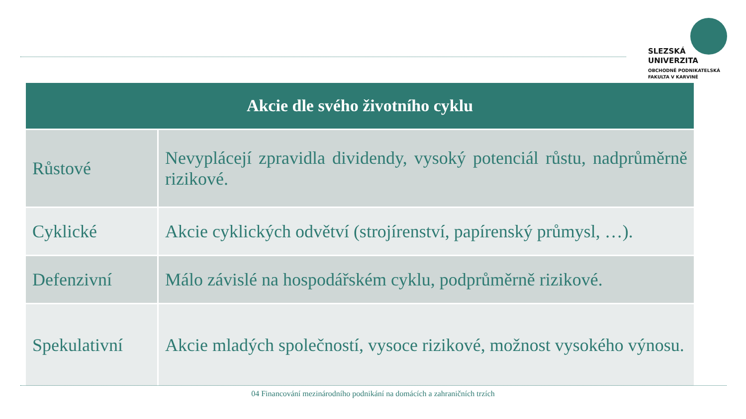SLEZSKÁ
UNIVERZITA
OBCHODNĚ PODNIKATELSKÁ
FAKULTA V KARVINÉ
| Akcie dle svého životního cyklu | |
| --- | --- |
| Růstové | Nevyplácejí zpravidla dividendy, vysoký potenciál růstu, nadprůměrně rizikové. |
| Cyklické | Akcie cyklických odvětví (strojírenství, papírenský průmysl, …). |
| Defenzivní | Málo závislé na hospodářském cyklu, podprůměrně rizikové. |
| Spekulativní | Akcie mladých společností, vysoce rizikové, možnost vysokého výnosu. |
04 Financování mezinárodního podnikání na domácích a zahraničních trzích